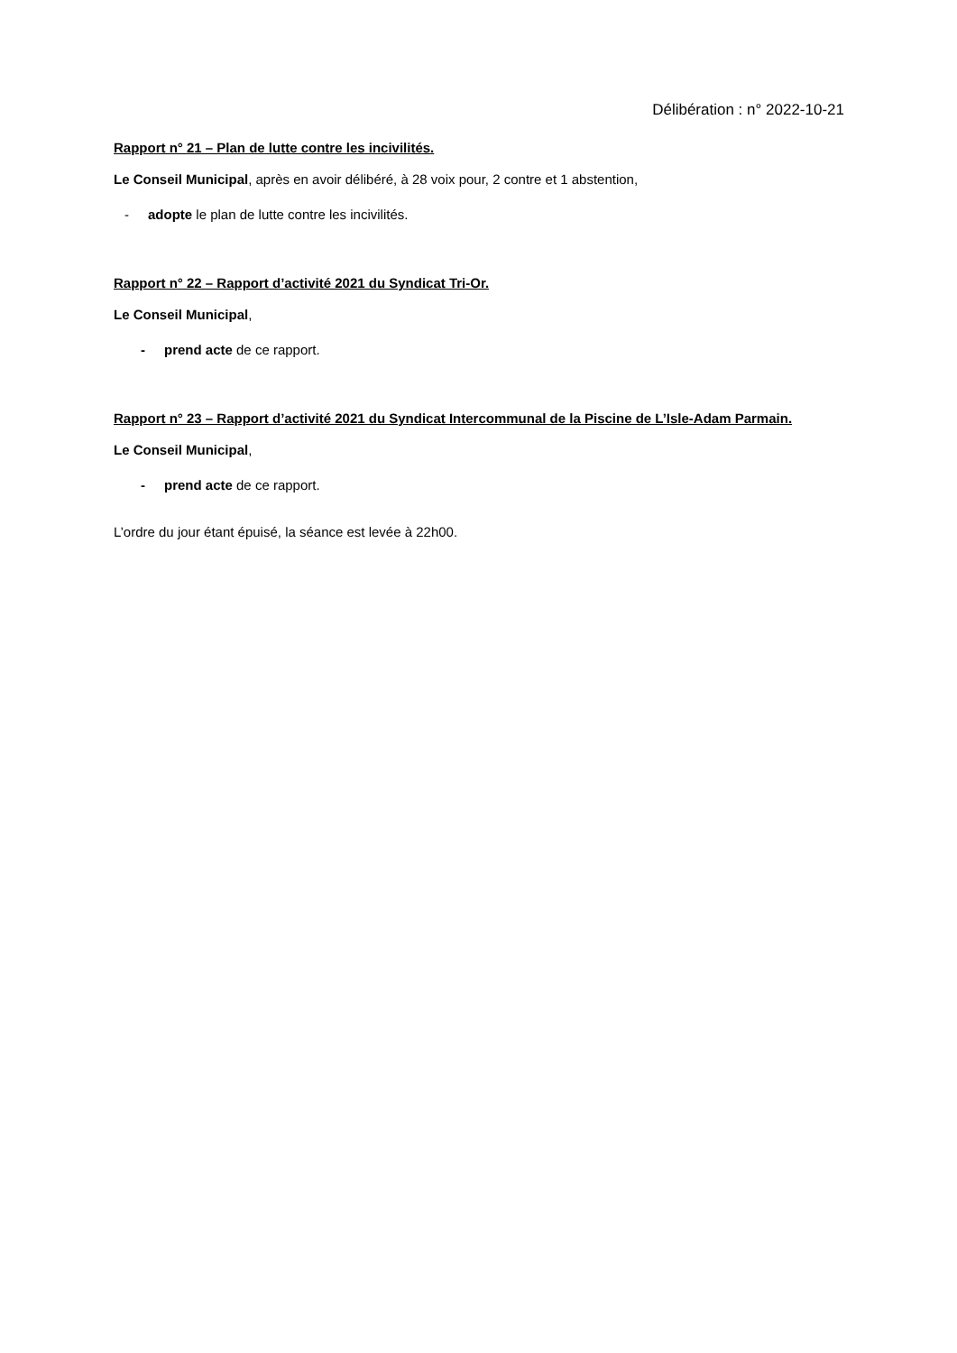Délibération : n° 2022-10-21
Rapport n° 21 – Plan de lutte contre les incivilités.
Le Conseil Municipal, après en avoir délibéré, à 28 voix pour, 2 contre et 1 abstention,
- adopte le plan de lutte contre les incivilités.
Rapport n° 22 – Rapport d’activité 2021 du Syndicat Tri-Or.
Le Conseil Municipal,
- prend acte de ce rapport.
Rapport n° 23 – Rapport d’activité 2021 du Syndicat Intercommunal de la Piscine de L’Isle-Adam Parmain.
Le Conseil Municipal,
- prend acte de ce rapport.
L’ordre du jour étant épuisé, la séance est levée à 22h00.